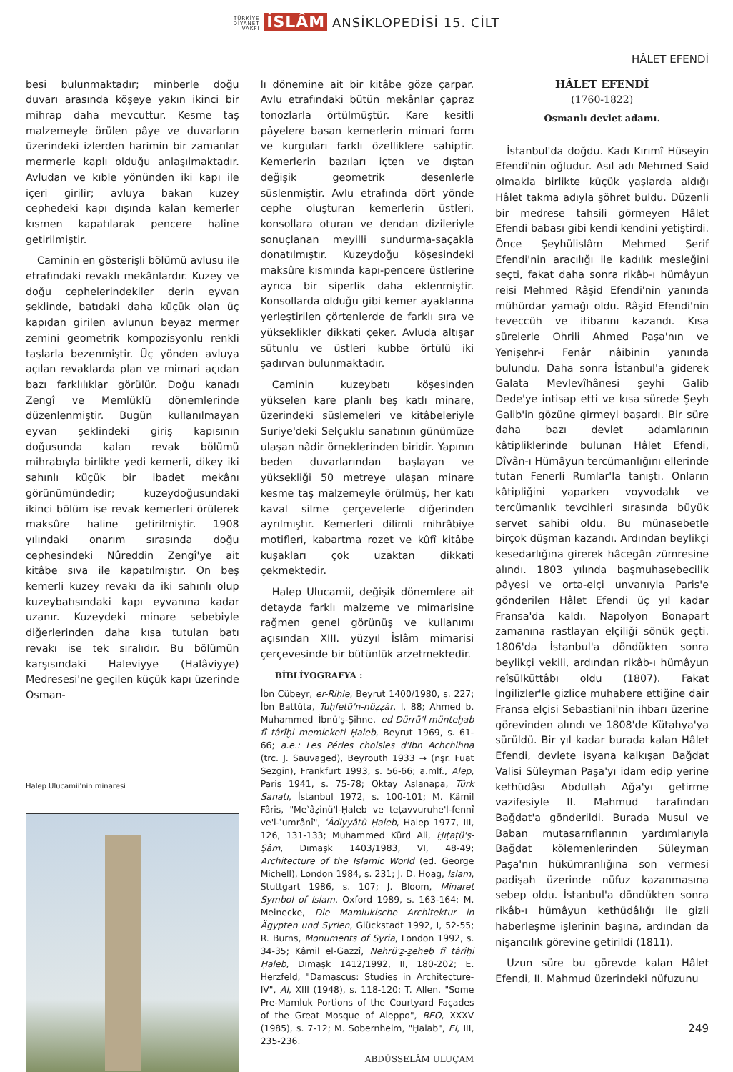TÜRKİYE
DİYANET
VAKFI İSLÂM ANSİKLOPEDİSİ 15. CİLT
HÂLET EFENDİ
besi bulunmaktadır; minberle doğu duvarı arasında köşeye yakın ikinci bir mihrap daha mevcuttur. Kesme taş malzemeyle örülen pâye ve duvarların üzerindeki izlerden harimin bir zamanlar mermerle kaplı olduğu anlaşılmaktadır. Avludan ve kıble yönünden iki kapı ile içeri girilir; avluya bakan kuzey cephedeki kapı dışında kalan kemerler kısmen kapatılarak pencere haline getirilmiştir.
Caminin en gösterişli bölümü avlusu ile etrafındaki revaklı mekânlardır. Kuzey ve doğu cephelerindekiler derin eyvan şeklinde, batıdaki daha küçük olan üç kapıdan girilen avlunun beyaz mermer zemini geometrik kompozisyonlu renkli taşlarla bezenmiştir. Üç yönden avluya açılan revaklarda plan ve mimari açıdan bazı farklılıklar görülür. Doğu kanadı Zengî ve Memlüklü dönemlerinde düzenlenmiştir. Bugün kullanılmayan eyvan şeklindeki giriş kapısının doğusunda kalan revak bölümü mihrabıyla birlikte yedi kemerli, dikey iki sahınlı küçük bir ibadet mekânı görünümündedir; kuzeydoğusundaki ikinci bölüm ise revak kemerleri örülerek maksûre haline getirilmiştir. 1908 yılındaki onarım sırasında doğu cephesindeki Nûreddin Zengî'ye ait kitâbe sıva ile kapatılmıştır. On beş kemerli kuzey revakı da iki sahınlı olup kuzeybatısındaki kapı eyvanına kadar uzanır. Kuzeydeki minare sebebiyle diğerlerinden daha kısa tutulan batı revakı ise tek sıralıdır. Bu bölümün karşısındaki Haleviyye (Halâviyye) Medresesi'ne geçilen küçük kapı üzerinde Osman-
Halep Ulucamii'nin minaresi
lı dönemine ait bir kitâbe göze çarpar. Avlu etrafındaki bütün mekânlar çapraz tonozlarla örtülmüştür. Kare kesitli pâyelere basan kemerlerin mimari form ve kurguları farklı özelliklere sahiptir. Kemerlerin bazıları içten ve dıştan değişik geometrik desenlerle süslenmiştir. Avlu etrafında dört yönde cephe oluşturan kemerlerin üstleri, konsollara oturan ve dendan dizileriyle sonuçlanan meyilli sundurma-saçakla donatılmıştır. Kuzeydoğu köşesindeki maksûre kısmında kapı-pencere üstlerine ayrıca bir siperlik daha eklenmiştir. Konsollarda olduğu gibi kemer ayaklarına yerleştirilen çörtenlerde de farklı sıra ve yükseklikler dikkati çeker. Avluda altışar sütunlu ve üstleri kubbe örtülü iki şadırvan bulunmaktadır.
Caminin kuzeybatı köşesinden yükselen kare planlı beş katlı minare, üzerindeki süslemeleri ve kitâbeleriyle Suriye'deki Selçuklu sanatının günümüze ulaşan nâdir örneklerinden biridir. Yapının beden duvarlarından başlayan ve yüksekliği 50 metreye ulaşan minare kesme taş malzemeyle örülmüş, her katı kaval silme çerçevelerle diğerinden ayrılmıştır. Kemerleri dilimli mihrâbiye motifleri, kabartma rozet ve kûfî kitâbe kuşakları çok uzaktan dikkati çekmektedir.
Halep Ulucamii, değişik dönemlere ait detayda farklı malzeme ve mimarisine rağmen genel görünüş ve kullanımı açısından XIII. yüzyıl İslâm mimarisi çerçevesinde bir bütünlük arzetmektedir.
BİBLİYOGRAFYA :
İbn Cübeyr, er-Riḥle, Beyrut 1400/1980, s. 227; İbn Battûta, Tuḥfetü'n-nüẓẓâr, I, 88; Ahmed b. Muhammed İbnü'ş-Şihne, ed-Dürrü'l-münteḫab fî târîḫi memleketi Ḥaleb, Beyrut 1969, s. 61-66; a.e.: Les Pérles choisies d'Ibn Achchihna (trc. J. Sauvaged), Beyrouth 1933 → (nşr. Fuat Sezgin), Frankfurt 1993, s. 56-66; a.mlf., Alep, Paris 1941, s. 75-78; Oktay Aslanapa, Türk Sanatı, İstanbul 1972, s. 100-101; M. Kâmil Fâris, "Meʾâẓinü'l-Ḥaleb ve teṭavvuruhe'l-fennî ve'l-ʿumrânî", ʿÂdiyyâtü Ḥaleb, Halep 1977, III, 126, 131-133; Muhammed Kürd Ali, Ḫıṭaṭü'ş-Şâm, Dımaşk 1403/1983, VI, 48-49; Architecture of the Islamic World (ed. George Michell), London 1984, s. 231; J. D. Hoag, Islam, Stuttgart 1986, s. 107; J. Bloom, Minaret Symbol of Islam, Oxford 1989, s. 163-164; M. Meinecke, Die Mamlukische Architektur in Ägypten und Syrien, Glückstadt 1992, I, 52-55; R. Burns, Monuments of Syria, London 1992, s. 34-35; Kâmil el-Gazzî, Nehrü'ẕ-ẕeheb fî târîḫi Ḥaleb, Dımaşk 1412/1992, II, 180-202; E. Herzfeld, "Damascus: Studies in Architecture-IV", AI, XIII (1948), s. 118-120; T. Allen, "Some Pre-Mamluk Portions of the Courtyard Façades of the Great Mosque of Aleppo", BEO, XXXV (1985), s. 7-12; M. Sobernheim, "Ḥalab", EI, III, 235-236.
ABDÜSSELÂM ULUÇAM
HÂLET EFENDİ
(1760-1822)
Osmanlı devlet adamı.
İstanbul'da doğdu. Kadı Kırımî Hüseyin Efendi'nin oğludur. Asıl adı Mehmed Said olmakla birlikte küçük yaşlarda aldığı Hâlet takma adıyla şöhret buldu. Düzenli bir medrese tahsili görmeyen Hâlet Efendi babası gibi kendi kendini yetiştirdi. Önce Şeyhülislâm Mehmed Şerif Efendi'nin aracılığı ile kadılık mesleğini seçti, fakat daha sonra rikâb-ı hümâyun reisi Mehmed Râşid Efendi'nin yanında mühürdar yamağı oldu. Râşid Efendi'nin teveccüh ve itibarını kazandı. Kısa sürelerle Ohrili Ahmed Paşa'nın ve Yenişehr-i Fenâr nâibinin yanında bulundu. Daha sonra İstanbul'a giderek Galata Mevlevîhânesi şeyhi Galib Dede'ye intisap etti ve kısa sürede Şeyh Galib'in gözüne girmeyi başardı. Bir süre daha bazı devlet adamlarının kâtipliklerinde bulunan Hâlet Efendi, Dîvân-ı Hümâyun tercümanlığını ellerinde tutan Fenerli Rumlar'la tanıştı. Onların kâtipliğini yaparken voyvodalık ve tercümanlık tevcihleri sırasında büyük servet sahibi oldu. Bu münasebetle birçok düşman kazandı. Ardından beylikçi kesedarlığına girerek hâcegân zümresine alındı. 1803 yılında başmuhasebecilik pâyesi ve orta-elçi unvanıyla Paris'e gönderilen Hâlet Efendi üç yıl kadar Fransa'da kaldı. Napolyon Bonapart zamanına rastlayan elçiliği sönük geçti. 1806'da İstanbul'a döndükten sonra beylikçi vekili, ardından rikâb-ı hümâyun reîsülküttâbı oldu (1807). Fakat İngilizler'le gizlice muhabere ettiğine dair Fransa elçisi Sebastiani'nin ihbarı üzerine görevinden alındı ve 1808'de Kütahya'ya sürüldü. Bir yıl kadar burada kalan Hâlet Efendi, devlete isyana kalkışan Bağdat Valisi Süleyman Paşa'yı idam edip yerine kethüdâsı Abdullah Ağa'yı getirme vazifesiyle II. Mahmud tarafından Bağdat'a gönderildi. Burada Musul ve Baban mutasarrıflarının yardımlarıyla Bağdat kölemenlerinden Süleyman Paşa'nın hükümranlığına son vermesi padişah üzerinde nüfuz kazanmasına sebep oldu. İstanbul'a döndükten sonra rikâb-ı hümâyun kethüdâlığı ile gizli haberleşme işlerinin başına, ardından da nişancılık görevine getirildi (1811).
Uzun süre bu görevde kalan Hâlet Efendi, II. Mahmud üzerindeki nüfuzunu
249